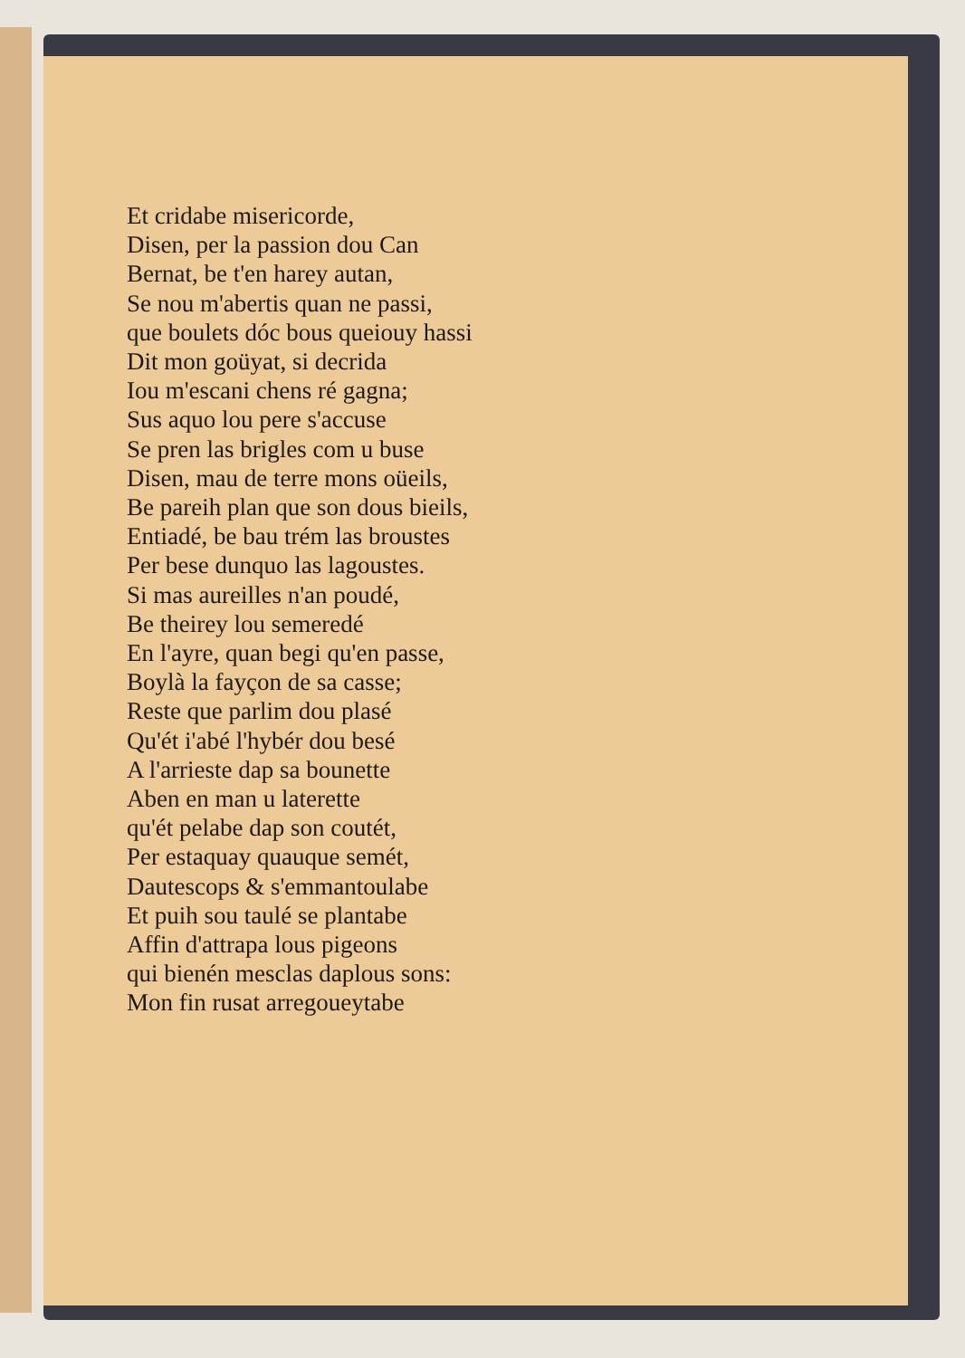Et cridabe misericorde,
Disen, per la passion dou Can
Bernat, be t'en harey autan,
Se nou m'abertis quan ne passi,
que boulets dóc bous queiouy hassi
Dit mon goüyat, si decrida
Iou m'escani chens ré gagna;
Sus aquo lou pere s'accuse
Se pren las brigles com u buse
Disen, mau de terre mons oüeils,
Be pareih plan que son dous bieils,
Entiadé, be bau trém las broustes
Per bese dunquo las lagoustes.
Si mas aureilles n'an poudé,
Be theirey lou semeredé
En l'ayre, quan begi qu'en passe,
Boylà la fayçon de sa casse;
Reste que parlim dou plasé
Qu'ét i'abé l'hybér dou besé
A l'arrieste dap sa bounette
Aben en man u laterette
qu'ét pelabe dap son coutét,
Per estaquay quauque semét,
Dautescops & s'emmantoulabe
Et puih sou taulé se plantabe
Affin d'attrapa lous pigeons
qui bienén mesclas daplous sons:
Mon fin rusat arregoueytabe